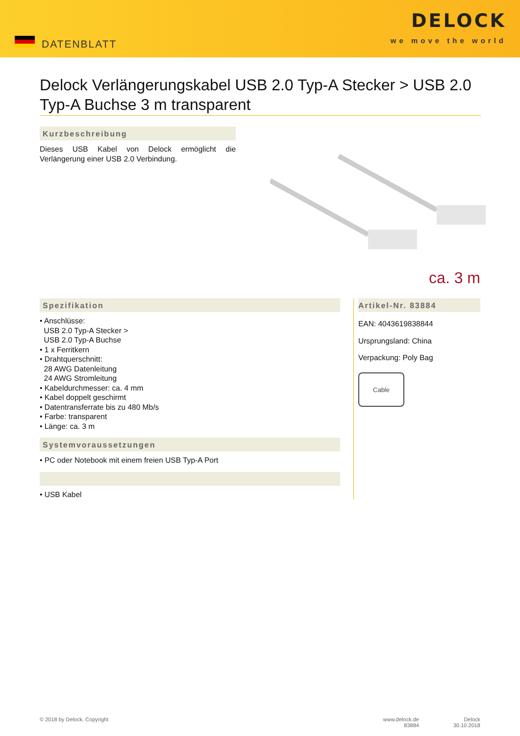DATENBLATT
DELOCK
we move the world
Delock Verlängerungskabel USB 2.0 Typ-A Stecker > USB 2.0 Typ-A Buchse 3 m transparent
Kurzbeschreibung
Dieses USB Kabel von Delock ermöglicht die Verlängerung einer USB 2.0 Verbindung.
ca. 3 m
Spezifikation
• Anschlüsse:
USB 2.0 Typ-A Stecker >
USB 2.0 Typ-A Buchse
• 1 x Ferritkern
• Drahtquerschnitt:
28 AWG Datenleitung
24 AWG Stromleitung
• Kabeldurchmesser: ca. 4 mm
• Kabel doppelt geschirmt
• Datentransferrate bis zu 480 Mb/s
• Farbe: transparent
• Länge: ca. 3 m
Systemvoraussetzungen
• PC oder Notebook mit einem freien USB Typ-A Port
• USB Kabel
Artikel-Nr. 83884
EAN: 4043619838844
Ursprungsland: China
Verpackung: Poly Bag
Cable
© 2018 by Delock. Copyright www.delock.de
83884 Delock
30.10.2018